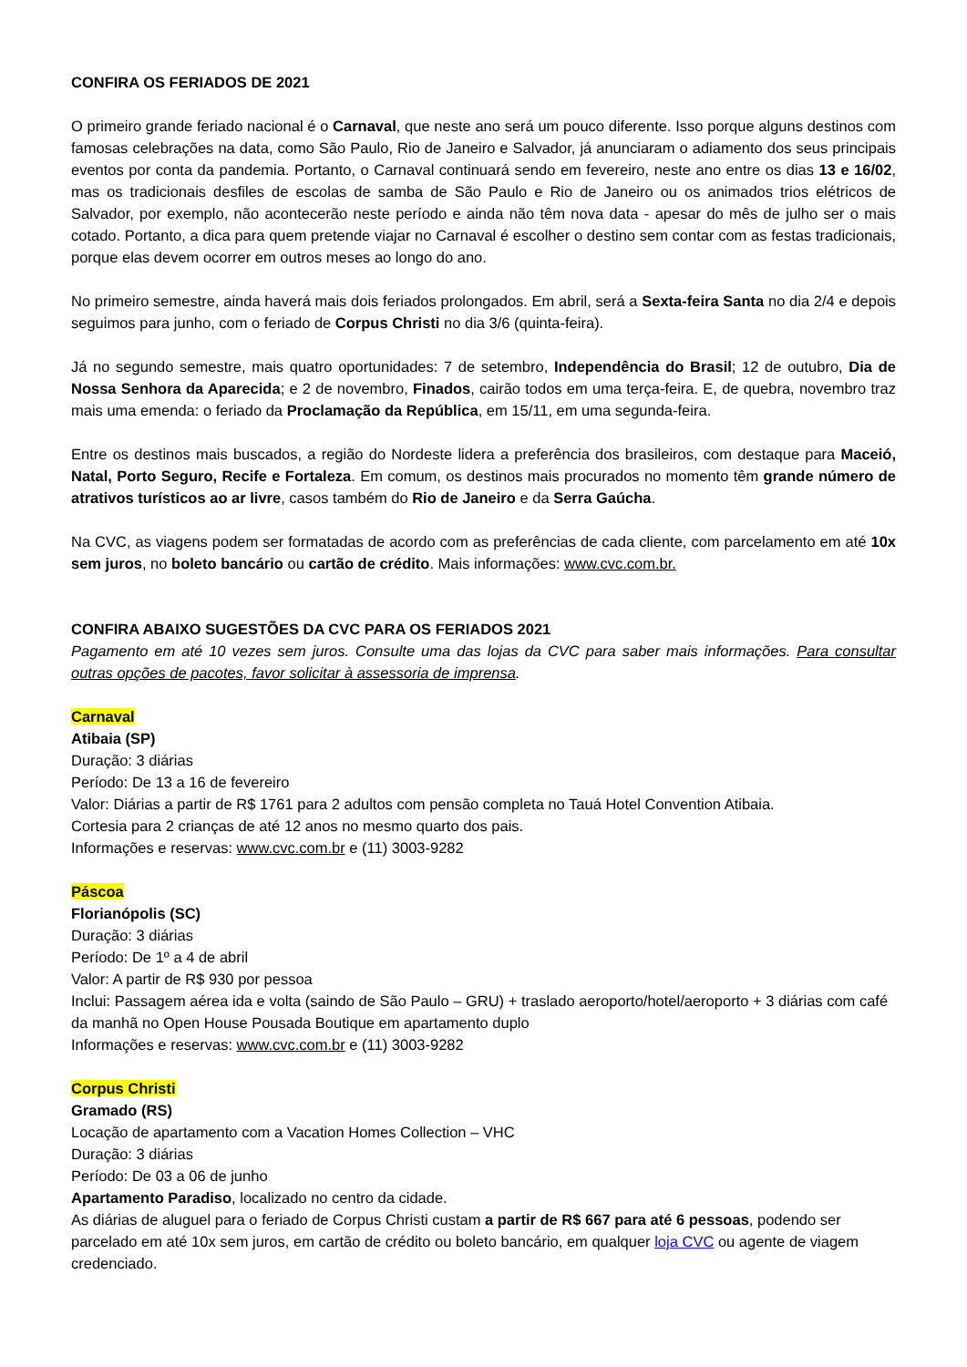CONFIRA OS FERIADOS DE 2021
O primeiro grande feriado nacional é o Carnaval, que neste ano será um pouco diferente. Isso porque alguns destinos com famosas celebrações na data, como São Paulo, Rio de Janeiro e Salvador, já anunciaram o adiamento dos seus principais eventos por conta da pandemia. Portanto, o Carnaval continuará sendo em fevereiro, neste ano entre os dias 13 e 16/02, mas os tradicionais desfiles de escolas de samba de São Paulo e Rio de Janeiro ou os animados trios elétricos de Salvador, por exemplo, não acontecerão neste período e ainda não têm nova data - apesar do mês de julho ser o mais cotado. Portanto, a dica para quem pretende viajar no Carnaval é escolher o destino sem contar com as festas tradicionais, porque elas devem ocorrer em outros meses ao longo do ano.
No primeiro semestre, ainda haverá mais dois feriados prolongados. Em abril, será a Sexta-feira Santa no dia 2/4 e depois seguimos para junho, com o feriado de Corpus Christi no dia 3/6 (quinta-feira).
Já no segundo semestre, mais quatro oportunidades: 7 de setembro, Independência do Brasil; 12 de outubro, Dia de Nossa Senhora da Aparecida; e 2 de novembro, Finados, cairão todos em uma terça-feira. E, de quebra, novembro traz mais uma emenda: o feriado da Proclamação da República, em 15/11, em uma segunda-feira.
Entre os destinos mais buscados, a região do Nordeste lidera a preferência dos brasileiros, com destaque para Maceió, Natal, Porto Seguro, Recife e Fortaleza. Em comum, os destinos mais procurados no momento têm grande número de atrativos turísticos ao ar livre, casos também do Rio de Janeiro e da Serra Gaúcha.
Na CVC, as viagens podem ser formatadas de acordo com as preferências de cada cliente, com parcelamento em até 10x sem juros, no boleto bancário ou cartão de crédito. Mais informações: www.cvc.com.br.
CONFIRA ABAIXO SUGESTÕES DA CVC PARA OS FERIADOS 2021
Pagamento em até 10 vezes sem juros. Consulte uma das lojas da CVC para saber mais informações. Para consultar outras opções de pacotes, favor solicitar à assessoria de imprensa.
Carnaval
Atibaia (SP)
Duração: 3 diárias
Período: De 13 a 16 de fevereiro
Valor: Diárias a partir de R$ 1761 para 2 adultos com pensão completa no Tauá Hotel Convention Atibaia.
Cortesia para 2 crianças de até 12 anos no mesmo quarto dos pais.
Informações e reservas: www.cvc.com.br e (11) 3003-9282
Páscoa
Florianópolis (SC)
Duração: 3 diárias
Período: De 1º a 4 de abril
Valor: A partir de R$ 930 por pessoa
Inclui: Passagem aérea ida e volta (saindo de São Paulo – GRU) + traslado aeroporto/hotel/aeroporto + 3 diárias com café da manhã no Open House Pousada Boutique em apartamento duplo
Informações e reservas: www.cvc.com.br e (11) 3003-9282
Corpus Christi
Gramado (RS)
Locação de apartamento com a Vacation Homes Collection – VHC
Duração: 3 diárias
Período: De 03 a 06 de junho
Apartamento Paradiso, localizado no centro da cidade.
As diárias de aluguel para o feriado de Corpus Christi custam a partir de R$ 667 para até 6 pessoas, podendo ser parcelado em até 10x sem juros, em cartão de crédito ou boleto bancário, em qualquer loja CVC ou agente de viagem credenciado.